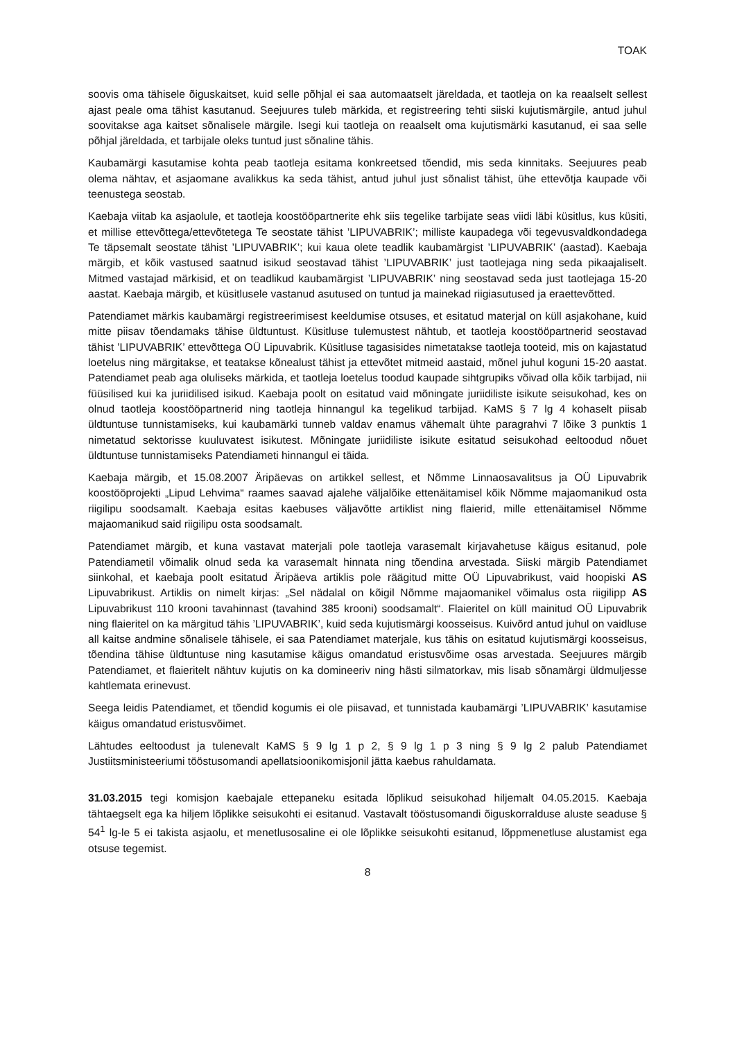TOAK
soovis oma tähisele õiguskaitset, kuid selle põhjal ei saa automaatselt järeldada, et taotleja on ka reaalselt sellest ajast peale oma tähist kasutanud. Seejuures tuleb märkida, et registreering tehti siiski kujutismärgile, antud juhul soovitakse aga kaitset sõnalisele märgile. Isegi kui taotleja on reaalselt oma kujutismärki kasutanud, ei saa selle põhjal järeldada, et tarbijale oleks tuntud just sõnaline tähis.
Kaubamärgi kasutamise kohta peab taotleja esitama konkreetsed tõendid, mis seda kinnitaks. Seejuures peab olema nähtav, et asjaomane avalikkus ka seda tähist, antud juhul just sõnalist tähist, ühe ettevõtja kaupade või teenustega seostab.
Kaebaja viitab ka asjaolule, et taotleja koostööpartnerite ehk siis tegelike tarbijate seas viidi läbi küsitlus, kus küsiti, et millise ettevõttega/ettevõtetega Te seostate tähist ’LIPUVABRIK’; milliste kaupadega või tegevusvaldkondadega Te täpsemalt seostate tähist ’LIPUVABRIK’; kui kaua olete teadlik kaubamärgist ’LIPUVABRIK’ (aastad). Kaebaja märgib, et kõik vastused saatnud isikud seostavad tähist ’LIPUVABRIK’ just taotlejaga ning seda pikaajaliselt. Mitmed vastajad märkisid, et on teadlikud kaubamärgist ’LIPUVABRIK’ ning seostavad seda just taotlejaga 15-20 aastat. Kaebaja märgib, et küsitlusele vastanud asutused on tuntud ja mainekad riigiasutused ja eraettevõtted.
Patendiamet märkis kaubamärgi registreerimisest keeldumise otsuses, et esitatud materjal on küll asjakohane, kuid mitte piisav tõendamaks tähise üldtuntust. Küsitluse tulemustest nähtub, et taotleja koostööpartnerid seostavad tähist ’LIPUVABRIK’ ettevõttega OÜ Lipuvabrik. Küsitluse tagasisides nimetatakse taotleja tooteid, mis on kajastatud loetelus ning märgitakse, et teatakse kõnealust tähist ja ettevõtet mitmeid aastaid, mõnel juhul koguni 15-20 aastat. Patendiamet peab aga oluliseks märkida, et taotleja loetelus toodud kaupade sihtgrupiks võivad olla kõik tarbijad, nii füüsilised kui ka juriidilised isikud. Kaebaja poolt on esitatud vaid mõningate juriidiliste isikute seisukohad, kes on olnud taotleja koostööpartnerid ning taotleja hinnangul ka tegelikud tarbijad. KaMS § 7 lg 4 kohaselt piisab üldtuntuse tunnistamiseks, kui kaubamärki tunneb valdav enamus vähemalt ühte paragrahvi 7 lõike 3 punktis 1 nimetatud sektorisse kuuluvatest isikutest. Mõningate juriidiliste isikute esitatud seisukohad eeltoodud nõuet üldtuntuse tunnistamiseks Patendiameti hinnangul ei täida.
Kaebaja märgib, et 15.08.2007 Äripäevas on artikkel sellest, et Nõmme Linnaosavalitsus ja OÜ Lipuvabrik koostööprojekti „Lipud Lehvima“ raames saavad ajalehe väljalõike ettenäitamisel kõik Nõmme majaomanikud osta riigilipu soodsamalt. Kaebaja esitas kaebuses väljavõtte artiklist ning flaierid, mille ettenäitamisel Nõmme majaomanikud said riigilipu osta soodsamalt.
Patendiamet märgib, et kuna vastavat materjali pole taotleja varasemalt kirjavahetuse käigus esitanud, pole Patendiametil võimalik olnud seda ka varasemalt hinnata ning tõendina arvestada. Siiski märgib Patendiamet siinkohal, et kaebaja poolt esitatud Äripäeva artiklis pole räägitud mitte OÜ Lipuvabrikust, vaid hoopiski AS Lipuvabrikust. Artiklis on nimelt kirjas: „Sel nädalal on kõigil Nõmme majaomanikel võimalus osta riigilipp AS Lipuvabrikust 110 krooni tavahinnast (tavahind 385 krooni) soodsamalt“. Flaieritel on küll mainitud OÜ Lipuvabrik ning flaieritel on ka märgitud tähis ’LIPUVABRIK’, kuid seda kujutismärgi koosseisus. Kuivõrd antud juhul on vaidluse all kaitse andmine sõnalisele tähisele, ei saa Patendiamet materjale, kus tähis on esitatud kujutismärgi koosseisus, tõendina tähise üldtuntuse ning kasutamise käigus omandatud eristusvõime osas arvestada. Seejuures märgib Patendiamet, et flaieritelt nähtuv kujutis on ka domineeriv ning hästi silmatorkav, mis lisab sõnamärgi üldmuljesse kahtlemata erinevust.
Seega leidis Patendiamet, et tõendid kogumis ei ole piisavad, et tunnistada kaubamärgi ’LIPUVABRIK’ kasutamise käigus omandatud eristusvõimet.
Lähtudes eeltoodust ja tulenevalt KaMS § 9 lg 1 p 2, § 9 lg 1 p 3 ning § 9 lg 2 palub Patendiamet Justiitsministeeriumi tööstusomandi apellatsioonikomisjonil jätta kaebus rahuldamata.
31.03.2015 tegi komisjon kaebajale ettepaneku esitada lõplikud seisukohad hiljemalt 04.05.2015. Kaebaja tähtaegselt ega ka hiljem lõplikke seisukohti ei esitanud. Vastavalt tööstusomandi õiguskorralduse aluste seaduse § 54<sup>1</sup> lg-le 5 ei takista asjaolu, et menetlusosaline ei ole lõplikke seisukohti esitanud, lõppmenetluse alustamist ega otsuse tegemist.
8